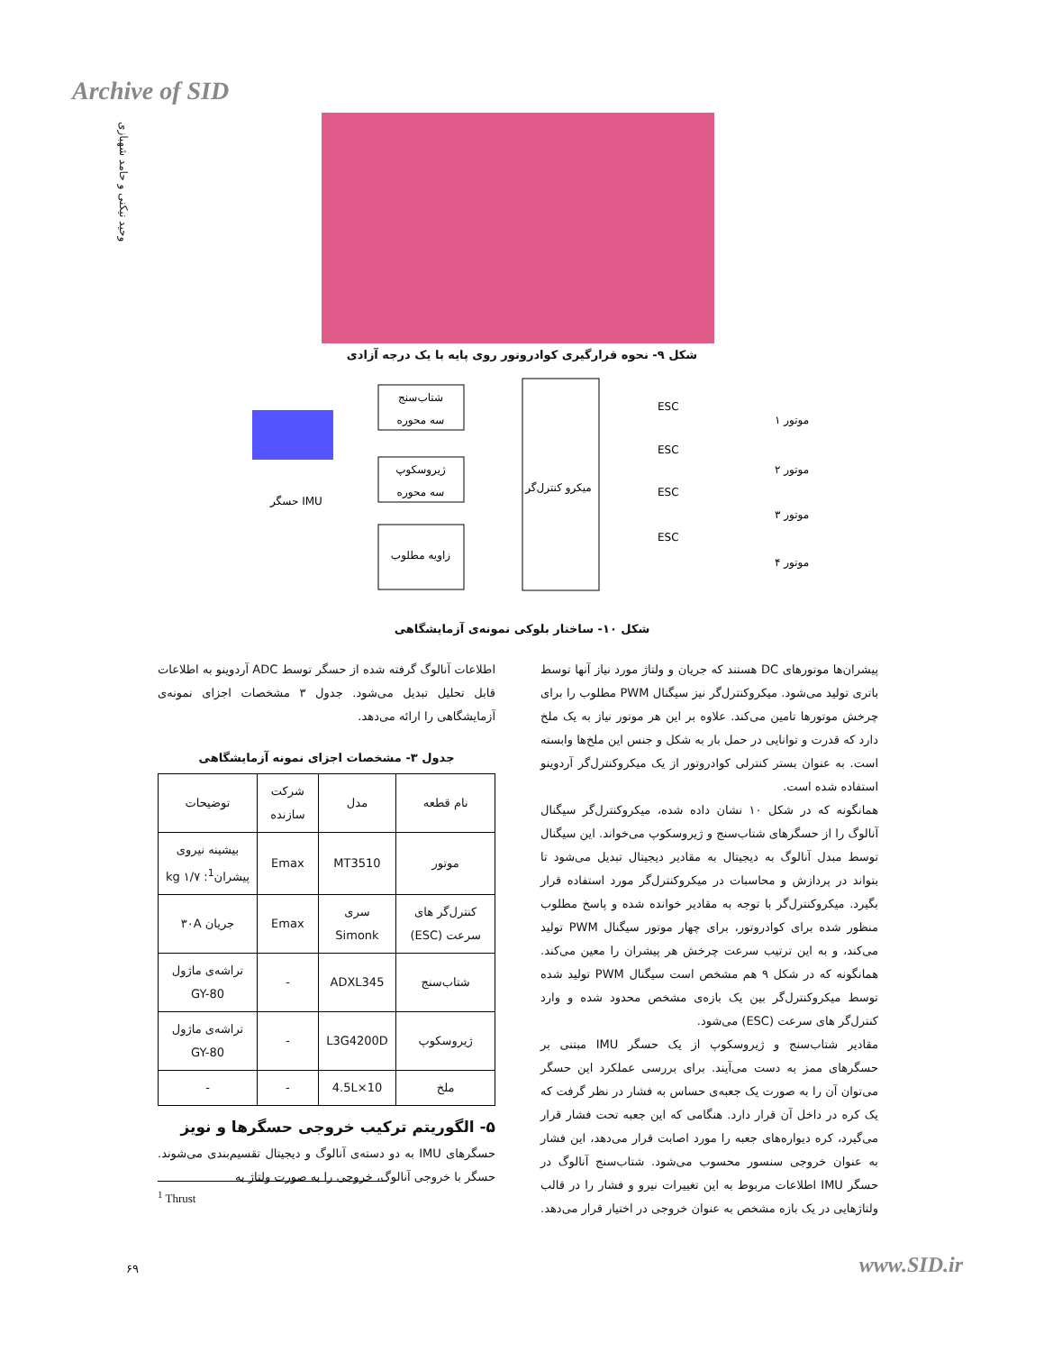Archive of SID
وحید نیکنی و حامد شهبازی
شکل ۹- نحوه قرارگیری کوادروتور روی پایه با یک درجه آزادی
شتاب‌سنج
سه محوره
ژیروسکوپ
سه محوره
زاویه مطلوب
میکرو کنترل‌گر
حسگر IMU
ESC
ESC
ESC
ESC
موتور ۱
موتور ۲
موتور ۳
موتور ۴
شکل ۱۰- ساختار بلوکی نمونه‌ی آزمایشگاهی
پیشران‌ها موتورهای DC هستند که جریان و ولتاژ مورد نیاز آنها توسط باتری تولید می‌شود. میکروکنترل‌گر نیز سیگنال PWM مطلوب را برای چرخش موتورها تامین می‌کند. علاوه بر این هر موتور نیاز به یک ملخ دارد که قدرت و توانایی در حمل بار به شکل و جنس این ملخ‌ها وابسته است. به عنوان بستر کنترلی کوادروتور از یک میکروکنترل‌گر آردوینو استفاده شده است.
همانگونه که در شکل ۱۰ نشان داده شده، میکروکنترل‌گر سیگنال آنالوگ را از حسگرهای شتاب‌سنج و ژیروسکوپ می‌خواند. این سیگنال توسط مبدل آنالوگ به دیجیتال به مقادیر دیجیتال تبدیل می‌شود تا بتواند در پردازش و محاسبات در میکروکنترل‌گر مورد استفاده قرار بگیرد. میکروکنترل‌گر با توجه به مقادیر خوانده شده و پاسخ مطلوب منظور شده برای کوادروتور، برای چهار موتور سیگنال PWM تولید می‌کند، و به این ترتیب سرعت چرخش هر پیشران را معین می‌کند. همانگونه که در شکل ۹ هم مشخص است سیگنال PWM تولید شده توسط میکروکنترل‌گر بین یک بازه‌ی مشخص محدود شده و وارد کنترل‌گر های سرعت (ESC) می‌شود.
مقادیر شتاب‌سنج و ژیروسکوپ از یک حسگر IMU مبتنی بر حسگرهای ممز به دست می‌آیند. برای بررسی عملکرد این حسگر می‌توان آن را به صورت یک جعبه‌ی حساس به فشار در نظر گرفت که یک کره در داخل آن قرار دارد. هنگامی که این جعبه تحت فشار قرار می‌گیرد، کره دیواره‌های جعبه را مورد اصابت قرار می‌دهد، این فشار به عنوان خروجی سنسور محسوب می‌شود. شتاب‌سنج آنالوگ در حسگر IMU اطلاعات مربوط به این تغییرات نیرو و فشار را در قالب ولتاژهایی در یک بازه مشخص به عنوان خروجی در اختیار قرار می‌دهد.
اطلاعات آنالوگ گرفته شده از حسگر توسط ADC آردوینو به اطلاعات قابل تحلیل تبدیل می‌شود. جدول ۳ مشخصات اجزای نمونه‌ی آزمایشگاهی را ارائه می‌دهد.
جدول ۳- مشخصات اجزای نمونه آزمایشگاهی
| نام قطعه | مدل | شرکت سازنده | توضیحات |
| --- | --- | --- | --- |
| موتور | MT3510 | Emax | بیشینه نیروی پیشران<sup>1</sup>: ۱/۷ kg |
| کنترل‌گر های سرعت (ESC) | سری Simonk | Emax | جریان ۳۰A |
| شتاب‌سنج | ADXL345 | - | تراشه‌ی ماژول GY-80 |
| ژیروسکوپ | L3G4200D | - | تراشه‌ی ماژول GY-80 |
| ملخ | 10×4.5L | - | - |
۵- الگوریتم ترکیب خروجی حسگرها و نویز
حسگرهای IMU به دو دسته‌ی آنالوگ و دیجیتال تقسیم‌بندی می‌شوند. حسگر با خروجی آنالوگ، خروجی را به صورت ولتاژ به
<sup>1</sup> Thrust
۶۹ www.SID.ir